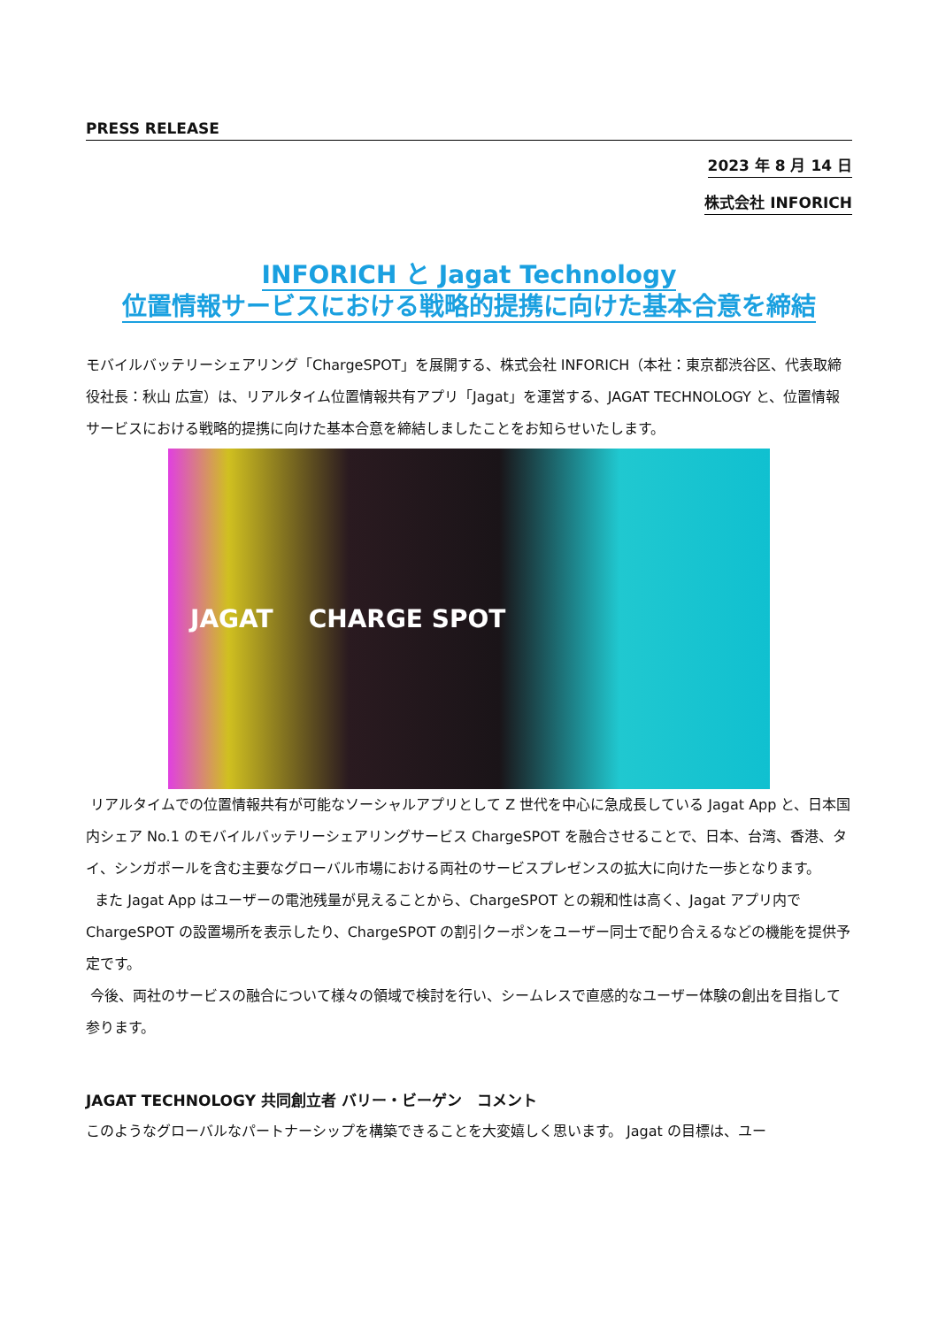PRESS RELEASE
2023 年 8 月 14 日
株式会社 INFORICH
INFORICH と Jagat Technology
位置情報サービスにおける戦略的提携に向けた基本合意を締結
モバイルバッテリーシェアリング「ChargeSPOT」を展開する、株式会社 INFORICH（本社：東京都渋谷区、代表取締役社長：秋山 広宣）は、リアルタイム位置情報共有アプリ「Jagat」を運営する、JAGAT TECHNOLOGY と、位置情報サービスにおける戦略的提携に向けた基本合意を締結しましたことをお知らせいたします。
JAGAT CHARGE SPOT
リアルタイムでの位置情報共有が可能なソーシャルアプリとして Z 世代を中心に急成長している Jagat App と、日本国内シェア No.1 のモバイルバッテリーシェアリングサービス ChargeSPOT を融合させることで、日本、台湾、香港、タイ、シンガポールを含む主要なグローバル市場における両社のサービスプレゼンスの拡大に向けた一歩となります。
また Jagat App はユーザーの電池残量が見えることから、ChargeSPOT との親和性は高く、Jagat アプリ内で ChargeSPOT の設置場所を表示したり、ChargeSPOT の割引クーポンをユーザー同士で配り合えるなどの機能を提供予定です。
今後、両社のサービスの融合について様々の領域で検討を行い、シームレスで直感的なユーザー体験の創出を目指して参ります。
JAGAT TECHNOLOGY 共同創立者 バリー・ビーゲン　コメント
このようなグローバルなパートナーシップを構築できることを大変嬉しく思います。 Jagat の目標は、ユー